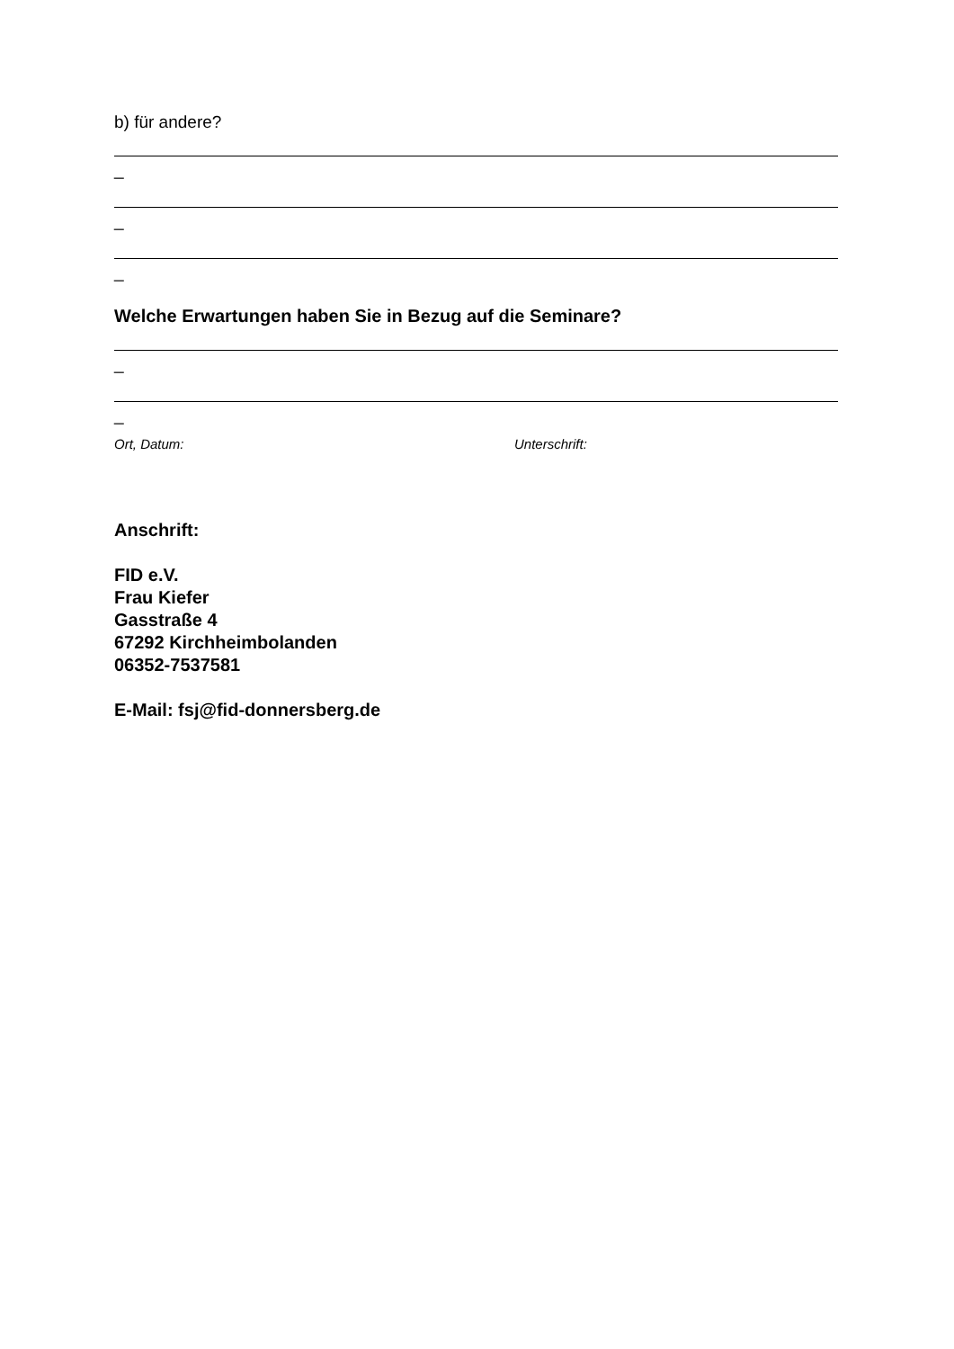b) für andere?
_
_
_
Welche Erwartungen haben Sie in Bezug auf die Seminare?
_
_
Ort, Datum: Unterschrift:
Anschrift:
FID e.V.
Frau Kiefer
Gasstraße 4
67292 Kirchheimbolanden
06352-7537581
E-Mail: fsj@fid-donnersberg.de